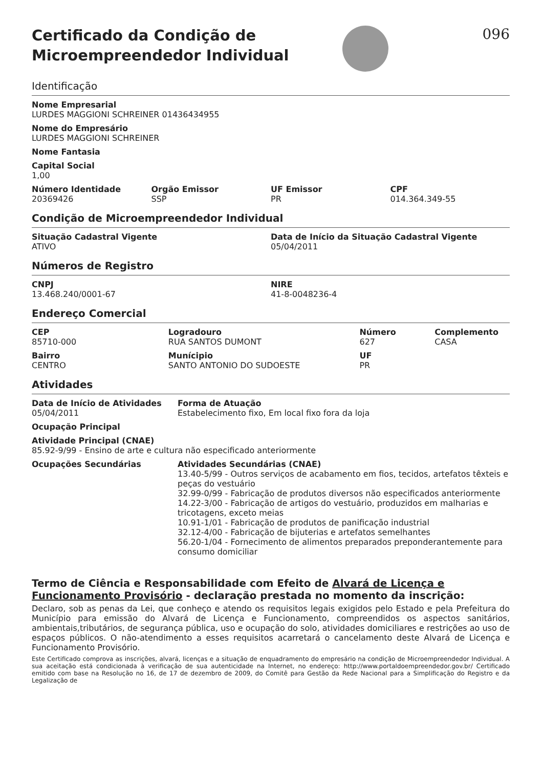Certificado da Condição de
Microempreendedor Individual
096
Identificação
Nome Empresarial
LURDES MAGGIONI SCHREINER 01436434955
Nome do Empresário
LURDES MAGGIONI SCHREINER
Nome Fantasia
Capital Social
1,00
Número Identidade
20369426
Orgão Emissor
SSP
UF Emissor
PR
CPF
014.364.349-55
Condição de Microempreendedor Individual
Situação Cadastral Vigente
ATIVO
Data de Início da Situação Cadastral Vigente
05/04/2011
Números de Registro
CNPJ
13.468.240/0001-67
NIRE
41-8-0048236-4
Endereço Comercial
CEP
85710-000
Bairro
CENTRO
Logradouro
RUA SANTOS DUMONT
Munícipio
SANTO ANTONIO DO SUDOESTE
Número
627
UF
PR
Complemento
CASA
Atividades
Data de Início de Atividades
05/04/2011
Forma de Atuação
Estabelecimento fixo, Em local fixo fora da loja
Ocupação Principal
Atividade Principal (CNAE)
85.92-9/99 - Ensino de arte e cultura não especificado anteriormente
Ocupações Secundárias Atividades Secundárias (CNAE)
13.40-5/99 - Outros serviços de acabamento em fios, tecidos, artefatos têxteis e peças do vestuário
32.99-0/99 - Fabricação de produtos diversos não especificados anteriormente
14.22-3/00 - Fabricação de artigos do vestuário, produzidos em malharias e tricotagens, exceto meias
10.91-1/01 - Fabricação de produtos de panificação industrial
32.12-4/00 - Fabricação de bijuterias e artefatos semelhantes
56.20-1/04 - Fornecimento de alimentos preparados preponderantemente para consumo domiciliar
Termo de Ciência e Responsabilidade com Efeito de Alvará de Licença e Funcionamento Provisório - declaração prestada no momento da inscrição:
Declaro, sob as penas da Lei, que conheço e atendo os requisitos legais exigidos pelo Estado e pela Prefeitura do Município para emissão do Alvará de Licença e Funcionamento, compreendidos os aspectos sanitários, ambientais,tributários, de segurança pública, uso e ocupação do solo, atividades domiciliares e restrições ao uso de espaços públicos. O não-atendimento a esses requisitos acarretará o cancelamento deste Alvará de Licença e Funcionamento Provisório.
Este Certificado comprova as inscrições, alvará, licenças e a situação de enquadramento do empresário na condição de Microempreendedor Individual. A sua aceitação está condicionada à verificação de sua autenticidade na Internet, no endereço: http://www.portaldoempreendedor.gov.br/ Certificado emitido com base na Resolução no 16, de 17 de dezembro de 2009, do Comitê para Gestão da Rede Nacional para a Simplificação do Registro e da Legalização de